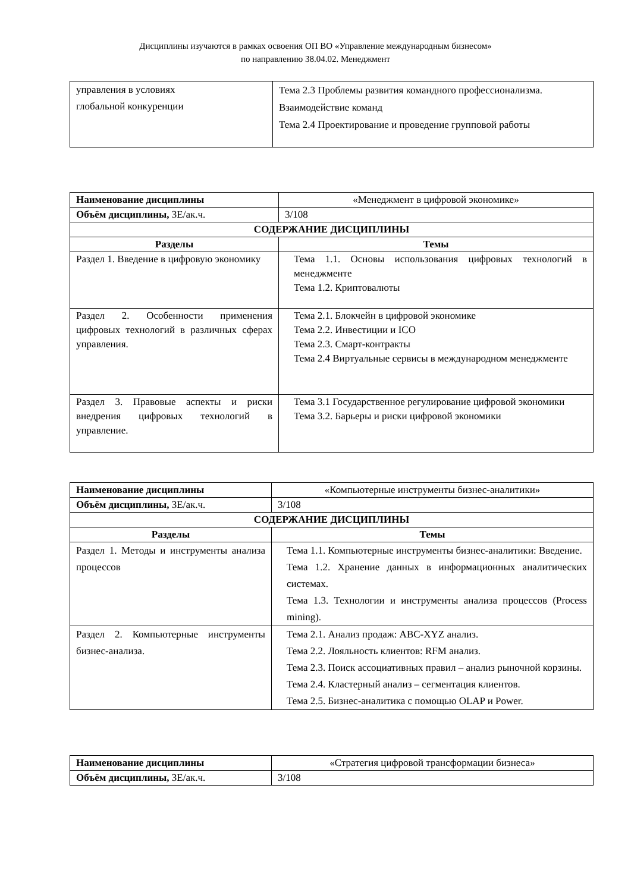Дисциплины изучаются в рамках освоения ОП ВО «Управление международным бизнесом»
по направлению 38.04.02. Менеджмент
| управления в условиях глобальной конкуренции | Тема 2.3 Проблемы развития командного профессионализма. Взаимодействие команд Тема 2.4 Проектирование и проведение групповой работы |
| Наименование дисциплины | «Менеджмент в цифровой экономике» |
| Объём дисциплины, ЗЕ/ак.ч. | 3/108 |
| СОДЕРЖАНИЕ ДИСЦИПЛИНЫ | |
| Разделы | Темы |
| Раздел 1. Введение в цифровую экономику | Тема 1.1. Основы использования цифровых технологий в менеджменте Тема 1.2. Криптовалюты |
| Раздел 2. Особенности применения цифровых технологий в различных сферах управления. | Тема 2.1. Блокчейн в цифровой экономике Тема 2.2. Инвестиции и ICO Тема 2.3. Смарт-контракты Тема 2.4 Виртуальные сервисы в международном менеджменте |
| Раздел 3. Правовые аспекты и риски внедрения цифровых технологий в управление. | Тема 3.1 Государственное регулирование цифровой экономики Тема 3.2. Барьеры и риски цифровой экономики |
| Наименование дисциплины | «Компьютерные инструменты бизнес-аналитики» |
| Объём дисциплины, ЗЕ/ак.ч. | 3/108 |
| СОДЕРЖАНИЕ ДИСЦИПЛИНЫ | |
| Разделы | Темы |
| Раздел 1. Методы и инструменты анализа процессов | Тема 1.1. Компьютерные инструменты бизнес-аналитики: Введение. Тема 1.2. Хранение данных в информационных аналитических системах. Тема 1.3. Технологии и инструменты анализа процессов (Process mining). |
| Раздел 2. Компьютерные инструменты бизнес-анализа. | Тема 2.1. Анализ продаж: ABC-XYZ анализ. Тема 2.2. Лояльность клиентов: RFM анализ. Тема 2.3. Поиск ассоциативных правил – анализ рыночной корзины. Тема 2.4. Кластерный анализ – сегментация клиентов. Тема 2.5. Бизнес-аналитика с помощью OLAP и Power. |
| Наименование дисциплины | «Стратегия цифровой трансформации бизнеса» |
| Объём дисциплины, ЗЕ/ак.ч. | 3/108 |